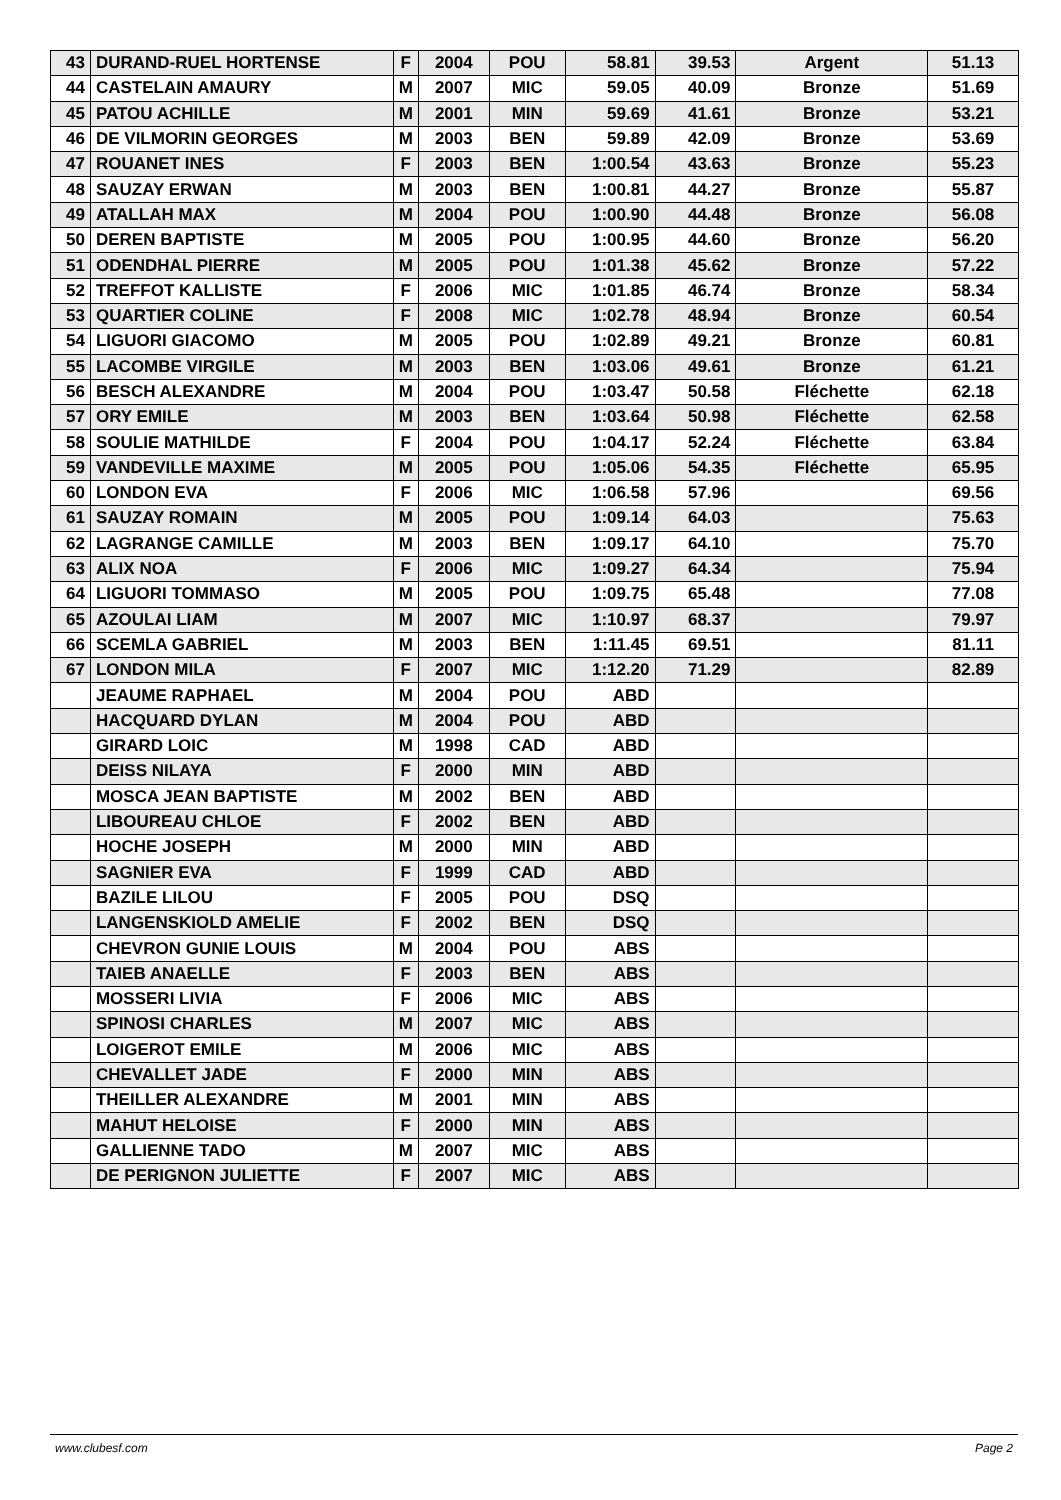| 43 | DURAND-RUEL HORTENSE | F | 2004 | POU | 58.81 | 39.53 | Argent | 51.13 |
| 44 | CASTELAIN AMAURY | M | 2007 | MIC | 59.05 | 40.09 | Bronze | 51.69 |
| 45 | PATOU ACHILLE | M | 2001 | MIN | 59.69 | 41.61 | Bronze | 53.21 |
| 46 | DE VILMORIN GEORGES | M | 2003 | BEN | 59.89 | 42.09 | Bronze | 53.69 |
| 47 | ROUANET INES | F | 2003 | BEN | 1:00.54 | 43.63 | Bronze | 55.23 |
| 48 | SAUZAY ERWAN | M | 2003 | BEN | 1:00.81 | 44.27 | Bronze | 55.87 |
| 49 | ATALLAH MAX | M | 2004 | POU | 1:00.90 | 44.48 | Bronze | 56.08 |
| 50 | DEREN BAPTISTE | M | 2005 | POU | 1:00.95 | 44.60 | Bronze | 56.20 |
| 51 | ODENDHAL PIERRE | M | 2005 | POU | 1:01.38 | 45.62 | Bronze | 57.22 |
| 52 | TREFFOT KALLISTE | F | 2006 | MIC | 1:01.85 | 46.74 | Bronze | 58.34 |
| 53 | QUARTIER COLINE | F | 2008 | MIC | 1:02.78 | 48.94 | Bronze | 60.54 |
| 54 | LIGUORI GIACOMO | M | 2005 | POU | 1:02.89 | 49.21 | Bronze | 60.81 |
| 55 | LACOMBE VIRGILE | M | 2003 | BEN | 1:03.06 | 49.61 | Bronze | 61.21 |
| 56 | BESCH ALEXANDRE | M | 2004 | POU | 1:03.47 | 50.58 | Fléchette | 62.18 |
| 57 | ORY EMILE | M | 2003 | BEN | 1:03.64 | 50.98 | Fléchette | 62.58 |
| 58 | SOULIE MATHILDE | F | 2004 | POU | 1:04.17 | 52.24 | Fléchette | 63.84 |
| 59 | VANDEVILLE MAXIME | M | 2005 | POU | 1:05.06 | 54.35 | Fléchette | 65.95 |
| 60 | LONDON EVA | F | 2006 | MIC | 1:06.58 | 57.96 | | 69.56 |
| 61 | SAUZAY ROMAIN | M | 2005 | POU | 1:09.14 | 64.03 | | 75.63 |
| 62 | LAGRANGE CAMILLE | M | 2003 | BEN | 1:09.17 | 64.10 | | 75.70 |
| 63 | ALIX NOA | F | 2006 | MIC | 1:09.27 | 64.34 | | 75.94 |
| 64 | LIGUORI TOMMASO | M | 2005 | POU | 1:09.75 | 65.48 | | 77.08 |
| 65 | AZOULAI LIAM | M | 2007 | MIC | 1:10.97 | 68.37 | | 79.97 |
| 66 | SCEMLA GABRIEL | M | 2003 | BEN | 1:11.45 | 69.51 | | 81.11 |
| 67 | LONDON MILA | F | 2007 | MIC | 1:12.20 | 71.29 | | 82.89 |
| | JEAUME RAPHAEL | M | 2004 | POU | ABD | | | |
| | HACQUARD DYLAN | M | 2004 | POU | ABD | | | |
| | GIRARD LOIC | M | 1998 | CAD | ABD | | | |
| | DEISS NILAYA | F | 2000 | MIN | ABD | | | |
| | MOSCA JEAN BAPTISTE | M | 2002 | BEN | ABD | | | |
| | LIBOUREAU CHLOE | F | 2002 | BEN | ABD | | | |
| | HOCHE JOSEPH | M | 2000 | MIN | ABD | | | |
| | SAGNIER EVA | F | 1999 | CAD | ABD | | | |
| | BAZILE LILOU | F | 2005 | POU | DSQ | | | |
| | LANGENSKIOLD AMELIE | F | 2002 | BEN | DSQ | | | |
| | CHEVRON GUNIE LOUIS | M | 2004 | POU | ABS | | | |
| | TAIEB ANAELLE | F | 2003 | BEN | ABS | | | |
| | MOSSERI LIVIA | F | 2006 | MIC | ABS | | | |
| | SPINOSI CHARLES | M | 2007 | MIC | ABS | | | |
| | LOIGEROT EMILE | M | 2006 | MIC | ABS | | | |
| | CHEVALLET JADE | F | 2000 | MIN | ABS | | | |
| | THEILLER ALEXANDRE | M | 2001 | MIN | ABS | | | |
| | MAHUT HELOISE | F | 2000 | MIN | ABS | | | |
| | GALLIENNE TADO | M | 2007 | MIC | ABS | | | |
| | DE PERIGNON JULIETTE | F | 2007 | MIC | ABS | | | |
www.clubesf.com Page 2